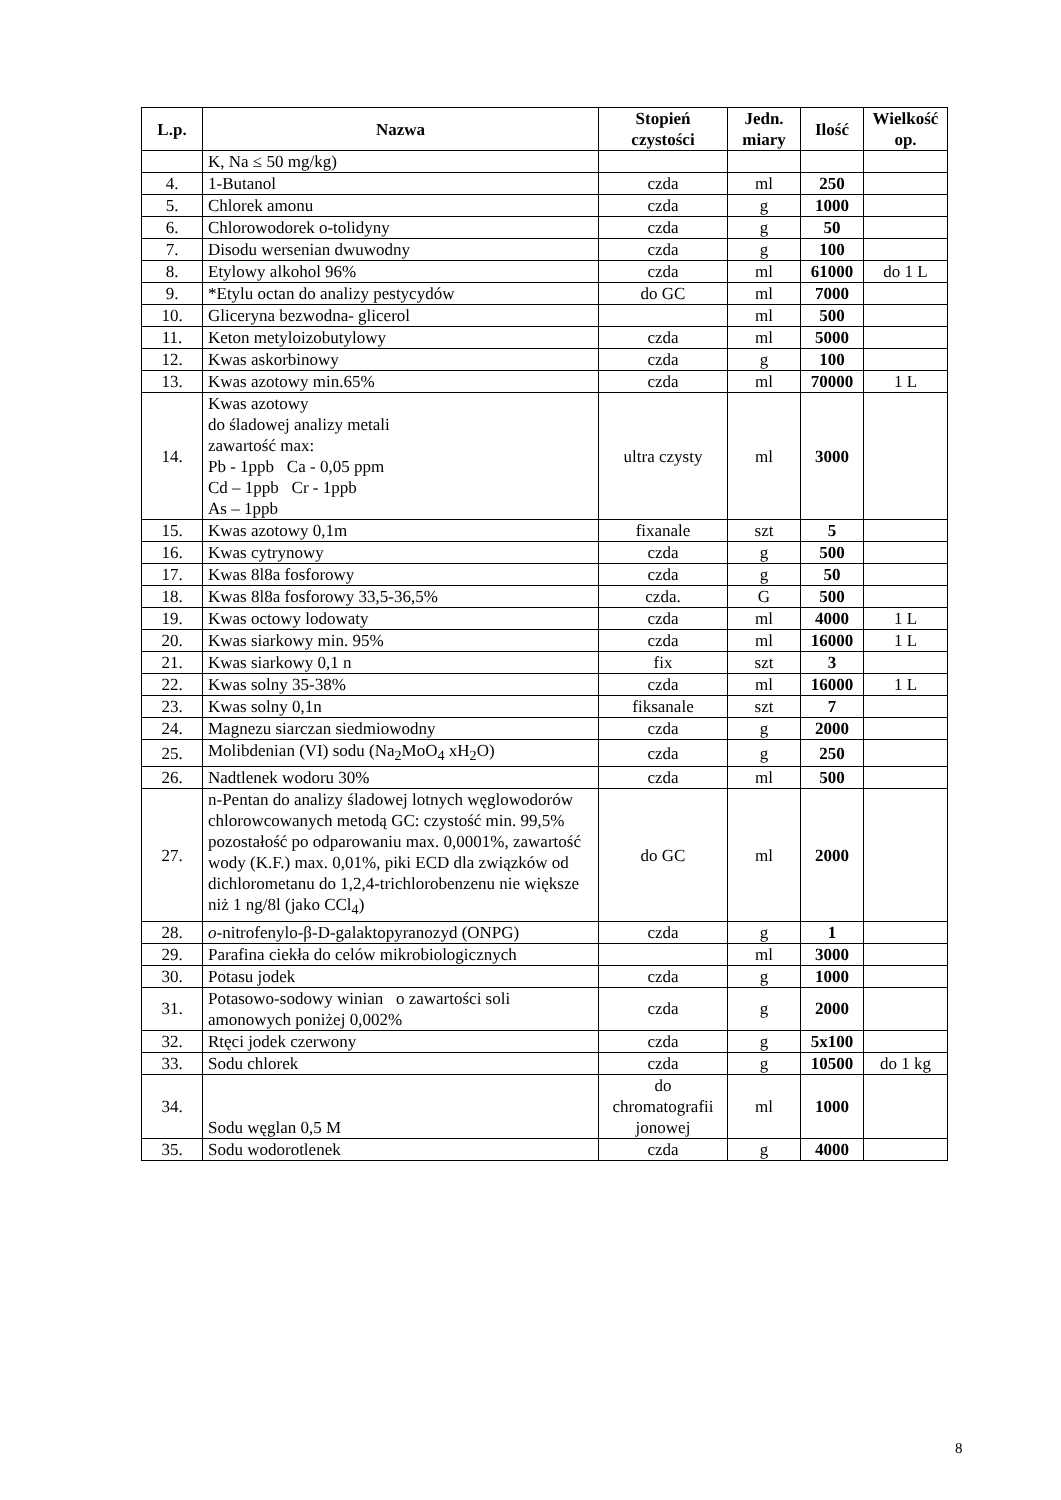| L.p. | Nazwa | Stopień czystości | Jedn. miary | Ilość | Wielkość op. |
| --- | --- | --- | --- | --- | --- |
| | K, Na ≤ 50 mg/kg) | | | | |
| 4. | 1-Butanol | czda | ml | 250 | |
| 5. | Chlorek amonu | czda | g | 1000 | |
| 6. | Chlorowodorek o-tolidyny | czda | g | 50 | |
| 7. | Disodu wersenian dwuwodny | czda | g | 100 | |
| 8. | Etylowy alkohol 96% | czda | ml | 61000 | do 1 L |
| 9. | *Etylu octan do analizy pestycydów | do GC | ml | 7000 | |
| 10. | Gliceryna bezwodna- glicerol | | ml | 500 | |
| 11. | Keton metyloizobutylowy | czda | ml | 5000 | |
| 12. | Kwas askorbinowy | czda | g | 100 | |
| 13. | Kwas azotowy min.65% | czda | ml | 70000 | 1 L |
| 14. | Kwas azotowy do śladowej analizy metali zawartość max: Pb - 1ppb Ca - 0,05 ppm Cd – 1ppb Cr - 1ppb As – 1ppb | ultra czysty | ml | 3000 | |
| 15. | Kwas azotowy 0,1m | fixanale | szt | 5 | |
| 16. | Kwas cytrynowy | czda | g | 500 | |
| 17. | Kwas 8l8a fosforowy | czda | g | 50 | |
| 18. | Kwas 8l8a fosforowy 33,5-36,5% | czda. | G | 500 | |
| 19. | Kwas octowy lodowaty | czda | ml | 4000 | 1 L |
| 20. | Kwas siarkowy min. 95% | czda | ml | 16000 | 1 L |
| 21. | Kwas siarkowy 0,1 n | fix | szt | 3 | |
| 22. | Kwas solny 35-38% | czda | ml | 16000 | 1 L |
| 23. | Kwas solny 0,1n | fiksanale | szt | 7 | |
| 24. | Magnezu siarczan siedmiowodny | czda | g | 2000 | |
| 25. | Molibdenian (VI) sodu (Na<sub>2</sub>MoO<sub>4</sub> xH<sub>2</sub>O) | czda | g | 250 | |
| 26. | Nadtlenek wodoru 30% | czda | ml | 500 | |
| 27. | n-Pentan do analizy śladowej lotnych węglowodorów chlorowcowanych metodą GC: czystość min. 99,5% pozostałość po odparowaniu max. 0,0001%, zawartość wody (K.F.) max. 0,01%, piki ECD dla związków od dichlorometanu do 1,2,4-trichlorobenzenu nie większe niż 1 ng/8l (jako CCl<sub>4</sub>) | do GC | ml | 2000 | |
| 28. | o -nitrofenylo-β-D-galaktopyranozyd (ONPG) | czda | g | 1 | |
| 29. | Parafina ciekła do celów mikrobiologicznych | | ml | 3000 | |
| 30. | Potasu jodek | czda | g | 1000 | |
| 31. | Potasowo-sodowy winian o zawartości soli amonowych poniżej 0,002% | czda | g | 2000 | |
| 32. | Rtęci jodek czerwony | czda | g | 5x100 | |
| 33. | Sodu chlorek | czda | g | 10500 | do 1 kg |
| 34. | Sodu węglan 0,5 M | do chromatografii jonowej | ml | 1000 | |
| 35. | Sodu wodorotlenek | czda | g | 4000 | |
8